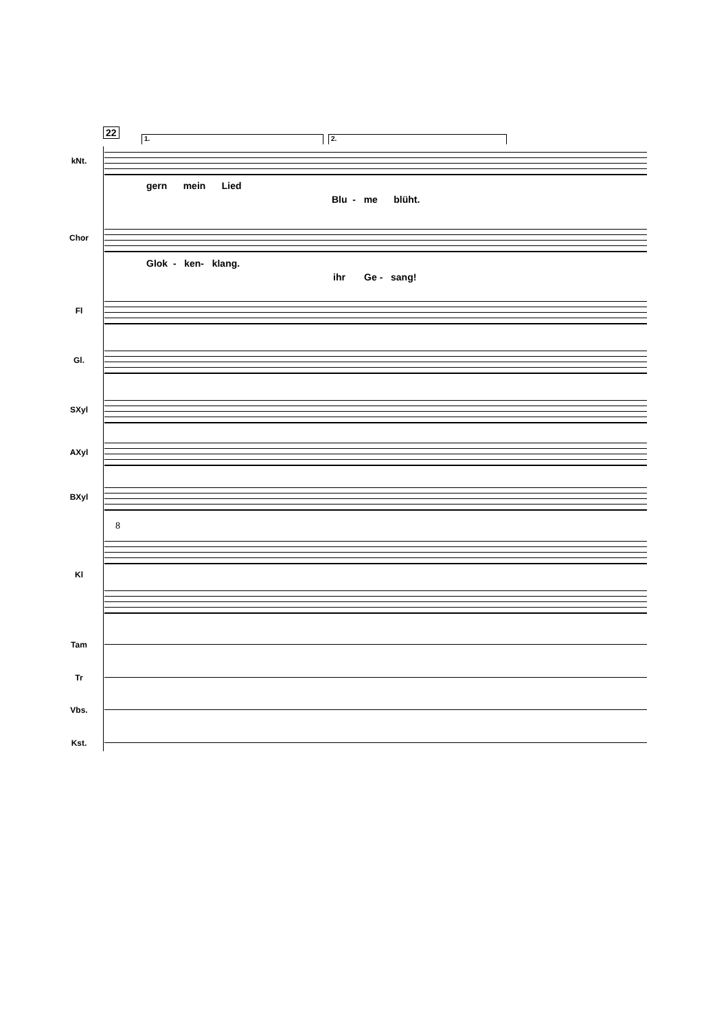22
1. 2.
kNt.
gern mein Lied
Blu - me blüht.
Chor
Glok - ken- klang.
ihr Ge - sang!
Fl
Gl.
SXyl
AXyl
BXyl
8
Kl
Tam
Tr
Vbs.
Kst.